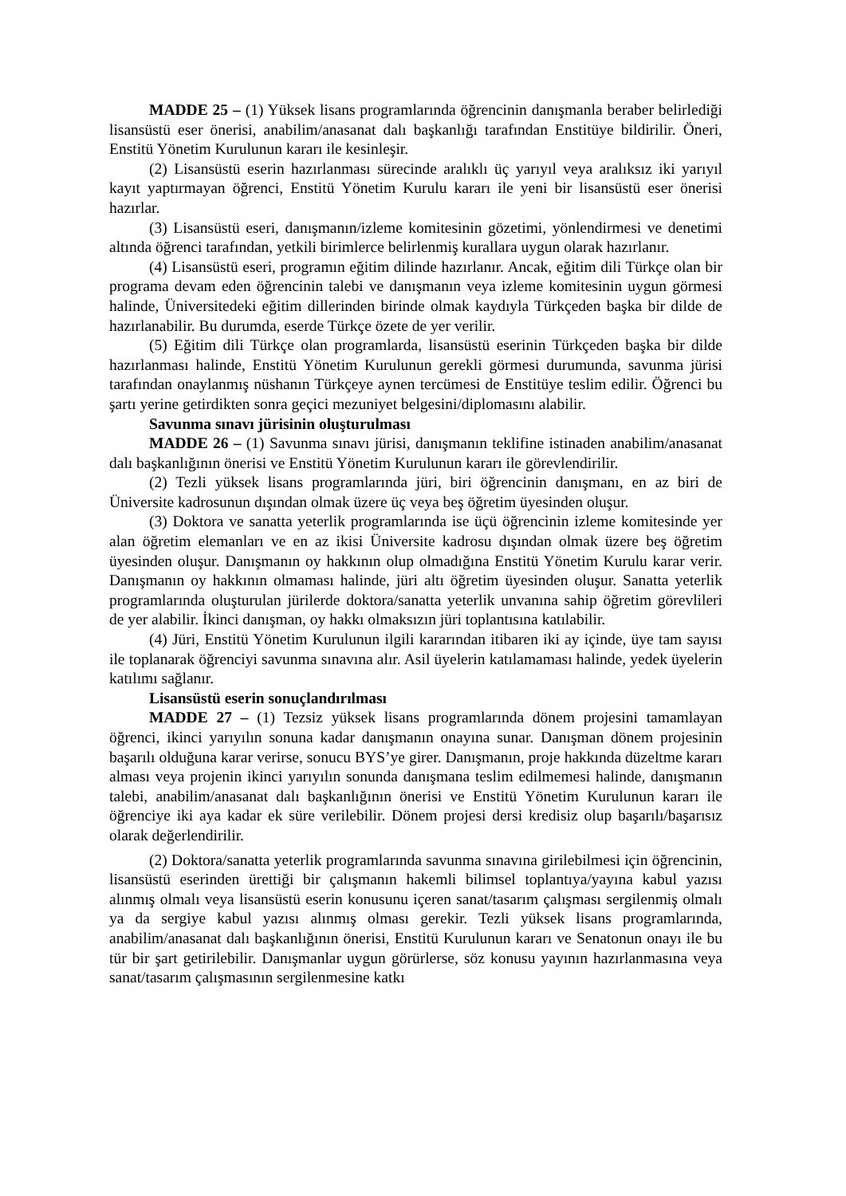MADDE 25 – (1) Yüksek lisans programlarında öğrencinin danışmanla beraber belirlediği lisansüstü eser önerisi, anabilim/anasanat dalı başkanlığı tarafından Enstitüye bildirilir. Öneri, Enstitü Yönetim Kurulunun kararı ile kesinleşir.
(2) Lisansüstü eserin hazırlanması sürecinde aralıklı üç yarıyıl veya aralıksız iki yarıyıl kayıt yaptırmayan öğrenci, Enstitü Yönetim Kurulu kararı ile yeni bir lisansüstü eser önerisi hazırlar.
(3) Lisansüstü eseri, danışmanın/izleme komitesinin gözetimi, yönlendirmesi ve denetimi altında öğrenci tarafından, yetkili birimlerce belirlenmiş kurallara uygun olarak hazırlanır.
(4) Lisansüstü eseri, programın eğitim dilinde hazırlanır. Ancak, eğitim dili Türkçe olan bir programa devam eden öğrencinin talebi ve danışmanın veya izleme komitesinin uygun görmesi halinde, Üniversitedeki eğitim dillerinden birinde olmak kaydıyla Türkçeden başka bir dilde de hazırlanabilir. Bu durumda, eserde Türkçe özete de yer verilir.
(5) Eğitim dili Türkçe olan programlarda, lisansüstü eserinin Türkçeden başka bir dilde hazırlanması halinde, Enstitü Yönetim Kurulunun gerekli görmesi durumunda, savunma jürisi tarafından onaylanmış nüshanın Türkçeye aynen tercümesi de Enstitüye teslim edilir. Öğrenci bu şartı yerine getirdikten sonra geçici mezuniyet belgesini/diplomasını alabilir.
Savunma sınavı jürisinin oluşturulması
MADDE 26 – (1) Savunma sınavı jürisi, danışmanın teklifine istinaden anabilim/anasanat dalı başkanlığının önerisi ve Enstitü Yönetim Kurulunun kararı ile görevlendirilir.
(2) Tezli yüksek lisans programlarında jüri, biri öğrencinin danışmanı, en az biri de Üniversite kadrosunun dışından olmak üzere üç veya beş öğretim üyesinden oluşur.
(3) Doktora ve sanatta yeterlik programlarında ise üçü öğrencinin izleme komitesinde yer alan öğretim elemanları ve en az ikisi Üniversite kadrosu dışından olmak üzere beş öğretim üyesinden oluşur. Danışmanın oy hakkının olup olmadığına Enstitü Yönetim Kurulu karar verir. Danışmanın oy hakkının olmaması halinde, jüri altı öğretim üyesinden oluşur. Sanatta yeterlik programlarında oluşturulan jürilerde doktora/sanatta yeterlik unvanına sahip öğretim görevlileri de yer alabilir. İkinci danışman, oy hakkı olmaksızın jüri toplantısına katılabilir.
(4) Jüri, Enstitü Yönetim Kurulunun ilgili kararından itibaren iki ay içinde, üye tam sayısı ile toplanarak öğrenciyi savunma sınavına alır. Asil üyelerin katılamaması halinde, yedek üyelerin katılımı sağlanır.
Lisansüstü eserin sonuçlandırılması
MADDE 27 – (1) Tezsiz yüksek lisans programlarında dönem projesini tamamlayan öğrenci, ikinci yarıyılın sonuna kadar danışmanın onayına sunar. Danışman dönem projesinin başarılı olduğuna karar verirse, sonucu BYS’ye girer. Danışmanın, proje hakkında düzeltme kararı alması veya projenin ikinci yarıyılın sonunda danışmana teslim edilmemesi halinde, danışmanın talebi, anabilim/anasanat dalı başkanlığının önerisi ve Enstitü Yönetim Kurulunun kararı ile öğrenciye iki aya kadar ek süre verilebilir. Dönem projesi dersi kredisiz olup başarılı/başarısız olarak değerlendirilir.
(2) Doktora/sanatta yeterlik programlarında savunma sınavına girilebilmesi için öğrencinin, lisansüstü eserinden ürettiği bir çalışmanın hakemli bilimsel toplantıya/yayına kabul yazısı alınmış olmalı veya lisansüstü eserin konusunu içeren sanat/tasarım çalışması sergilenmiş olmalı ya da sergiye kabul yazısı alınmış olması gerekir. Tezli yüksek lisans programlarında, anabilim/anasanat dalı başkanlığının önerisi, Enstitü Kurulunun kararı ve Senatonun onayı ile bu tür bir şart getirilebilir. Danışmanlar uygun görürlerse, söz konusu yayının hazırlanmasına veya sanat/tasarım çalışmasının sergilenmesine katkı